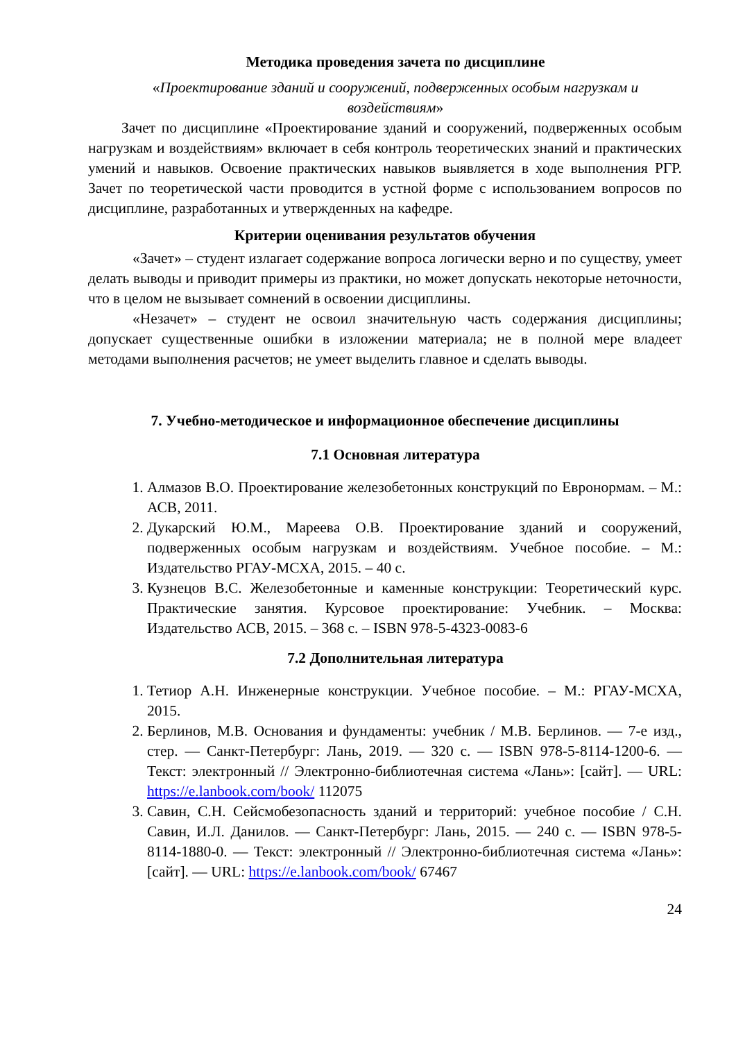Методика проведения зачета по дисциплине
«Проектирование зданий и сооружений, подверженных особым нагрузкам и воздействиям»
Зачет по дисциплине «Проектирование зданий и сооружений, подверженных особым нагрузкам и воздействиям» включает в себя контроль теоретических знаний и практических умений и навыков. Освоение практических навыков выявляется в ходе выполнения РГР. Зачет по теоретической части проводится в устной форме с использованием вопросов по дисциплине, разработанных и утвержденных на кафедре.
Критерии оценивания результатов обучения
«Зачет» – студент излагает содержание вопроса логически верно и по существу, умеет делать выводы и приводит примеры из практики, но может допускать некоторые неточности, что в целом не вызывает сомнений в освоении дисциплины.
«Незачет» – студент не освоил значительную часть содержания дисциплины; допускает существенные ошибки в изложении материала; не в полной мере владеет методами выполнения расчетов; не умеет выделить главное и сделать выводы.
7. Учебно-методическое и информационное обеспечение дисциплины
7.1 Основная литература
1. Алмазов В.О. Проектирование железобетонных конструкций по Евронормам. – М.: АСВ, 2011.
2. Дукарский Ю.М., Мареева О.В. Проектирование зданий и сооружений, подверженных особым нагрузкам и воздействиям. Учебное пособие. – М.: Издательство РГАУ-МСХА, 2015. – 40 с.
3. Кузнецов В.С. Железобетонные и каменные конструкции: Теоретический курс. Практические занятия. Курсовое проектирование: Учебник. – Москва: Издательство АСВ, 2015. – 368 с. – ISBN 978-5-4323-0083-6
7.2 Дополнительная литература
1. Тетиор А.Н. Инженерные конструкции. Учебное пособие. – М.: РГАУ-МСХА, 2015.
2. Берлинов, М.В. Основания и фундаменты: учебник / М.В. Берлинов. — 7-е изд., стер. — Санкт-Петербург: Лань, 2019. — 320 с. — ISBN 978-5-8114-1200-6. — Текст: электронный // Электронно-библиотечная система «Лань»: [сайт]. — URL: https://e.lanbook.com/book/ 112075
3. Савин, С.Н. Сейсмобезопасность зданий и территорий: учебное пособие / С.Н. Савин, И.Л. Данилов. — Санкт-Петербург: Лань, 2015. — 240 с. — ISBN 978-5-8114-1880-0. — Текст: электронный // Электронно-библиотечная система «Лань»: [сайт]. — URL: https://e.lanbook.com/book/ 67467
24